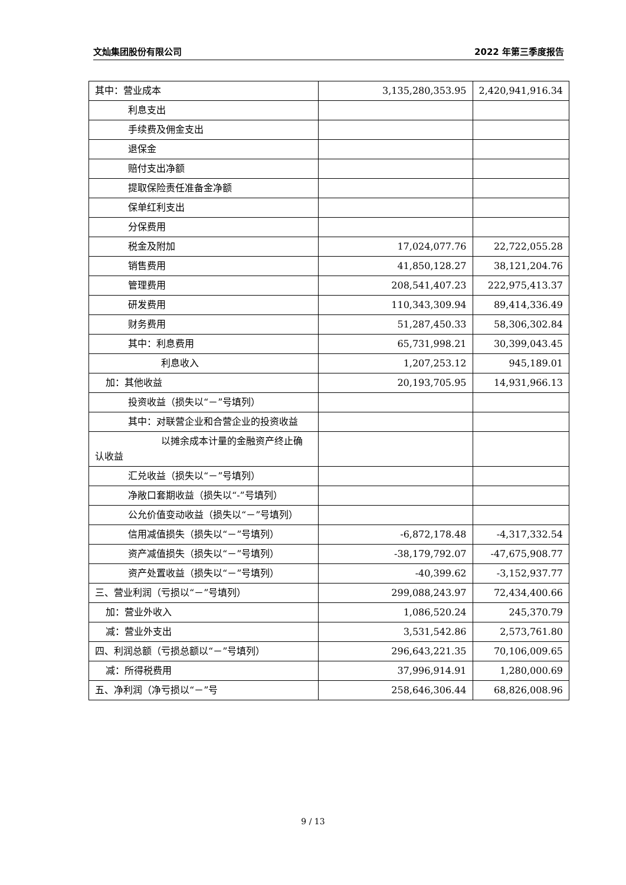文灿集团股份有限公司 2022 年第三季度报告
| 其中：营业成本 | 3,135,280,353.95 | 2,420,941,916.34 |
| 利息支出 | | |
| 手续费及佣金支出 | | |
| 退保金 | | |
| 赔付支出净额 | | |
| 提取保险责任准备金净额 | | |
| 保单红利支出 | | |
| 分保费用 | | |
| 税金及附加 | 17,024,077.76 | 22,722,055.28 |
| 销售费用 | 41,850,128.27 | 38,121,204.76 |
| 管理费用 | 208,541,407.23 | 222,975,413.37 |
| 研发费用 | 110,343,309.94 | 89,414,336.49 |
| 财务费用 | 51,287,450.33 | 58,306,302.84 |
| 其中：利息费用 | 65,731,998.21 | 30,399,043.45 |
| 利息收入 | 1,207,253.12 | 945,189.01 |
| 加：其他收益 | 20,193,705.95 | 14,931,966.13 |
| 投资收益（损失以“－”号填列） | | |
| 其中：对联营企业和合营企业的投资收益 | | |
| 以摊余成本计量的金融资产终止确认收益 | | |
| 汇兑收益（损失以“－”号填列） | | |
| 净敞口套期收益（损失以“-”号填列） | | |
| 公允价值变动收益（损失以“－”号填列） | | |
| 信用减值损失（损失以“－”号填列） | -6,872,178.48 | -4,317,332.54 |
| 资产减值损失（损失以“－”号填列） | -38,179,792.07 | -47,675,908.77 |
| 资产处置收益（损失以“－”号填列） | -40,399.62 | -3,152,937.77 |
| 三、营业利润（亏损以“－”号填列） | 299,088,243.97 | 72,434,400.66 |
| 加：营业外收入 | 1,086,520.24 | 245,370.79 |
| 减：营业外支出 | 3,531,542.86 | 2,573,761.80 |
| 四、利润总额（亏损总额以“－”号填列） | 296,643,221.35 | 70,106,009.65 |
| 减：所得税费用 | 37,996,914.91 | 1,280,000.69 |
| 五、净利润（净亏损以“－”号 | 258,646,306.44 | 68,826,008.96 |
9 / 13